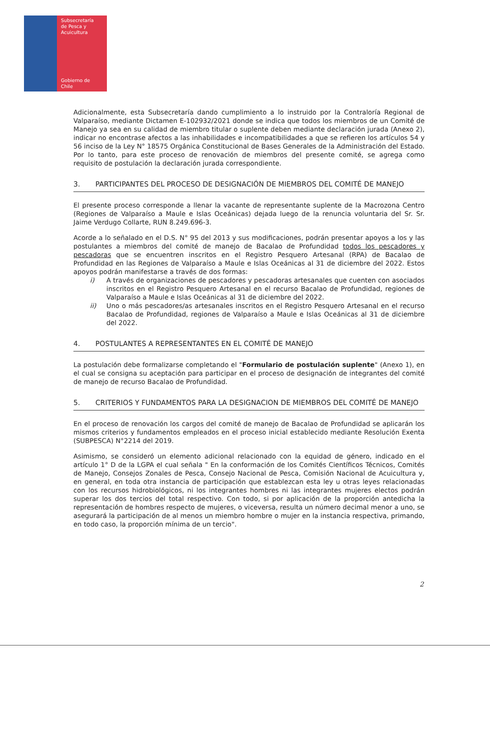Subsecretaría
de Pesca y
Acuicultura
Gobierno de Chile
Adicionalmente, esta Subsecretaría dando cumplimiento a lo instruido por la Contraloría Regional de Valparaíso, mediante Dictamen E-102932/2021 donde se indica que todos los miembros de un Comité de Manejo ya sea en su calidad de miembro titular o suplente deben mediante declaración jurada (Anexo 2), indicar no encontrase afectos a las inhabilidades e incompatibilidades a que se refieren los artículos 54 y 56 inciso de la Ley N° 18575 Orgánica Constitucional de Bases Generales de la Administración del Estado. Por lo tanto, para este proceso de renovación de miembros del presente comité, se agrega como requisito de postulación la declaración jurada correspondiente.
3. PARTICIPANTES DEL PROCESO DE DESIGNACIÓN DE MIEMBROS DEL COMITÉ DE MANEJO
El presente proceso corresponde a llenar la vacante de representante suplente de la Macrozona Centro (Regiones de Valparaíso a Maule e Islas Oceánicas) dejada luego de la renuncia voluntaria del Sr. Sr. Jaime Verdugo Collarte, RUN 8.249.696-3.
Acorde a lo señalado en el D.S. N° 95 del 2013 y sus modificaciones, podrán presentar apoyos a los y las postulantes a miembros del comité de manejo de Bacalao de Profundidad todos los pescadores y pescadoras que se encuentren inscritos en el Registro Pesquero Artesanal (RPA) de Bacalao de Profundidad en las Regiones de Valparaíso a Maule e Islas Oceánicas al 31 de diciembre del 2022. Estos apoyos podrán manifestarse a través de dos formas:
i) A través de organizaciones de pescadores y pescadoras artesanales que cuenten con asociados inscritos en el Registro Pesquero Artesanal en el recurso Bacalao de Profundidad, regiones de Valparaíso a Maule e Islas Oceánicas al 31 de diciembre del 2022.
ii) Uno o más pescadores/as artesanales inscritos en el Registro Pesquero Artesanal en el recurso Bacalao de Profundidad, regiones de Valparaíso a Maule e Islas Oceánicas al 31 de diciembre del 2022.
4. POSTULANTES A REPRESENTANTES EN EL COMITÉ DE MANEJO
La postulación debe formalizarse completando el "Formulario de postulación suplente" (Anexo 1), en el cual se consigna su aceptación para participar en el proceso de designación de integrantes del comité de manejo de recurso Bacalao de Profundidad.
5. CRITERIOS Y FUNDAMENTOS PARA LA DESIGNACION DE MIEMBROS DEL COMITÉ DE MANEJO
En el proceso de renovación los cargos del comité de manejo de Bacalao de Profundidad se aplicarán los mismos criterios y fundamentos empleados en el proceso inicial establecido mediante Resolución Exenta (SUBPESCA) N°2214 del 2019.
Asimismo, se consideró un elemento adicional relacionado con la equidad de género, indicado en el artículo 1° D de la LGPA el cual señala " En la conformación de los Comités Científicos Técnicos, Comités de Manejo, Consejos Zonales de Pesca, Consejo Nacional de Pesca, Comisión Nacional de Acuicultura y, en general, en toda otra instancia de participación que establezcan esta ley u otras leyes relacionadas con los recursos hidrobiológicos, ni los integrantes hombres ni las integrantes mujeres electos podrán superar los dos tercios del total respectivo. Con todo, si por aplicación de la proporción antedicha la representación de hombres respecto de mujeres, o viceversa, resulta un número decimal menor a uno, se asegurará la participación de al menos un miembro hombre o mujer en la instancia respectiva, primando, en todo caso, la proporción mínima de un tercio".
2